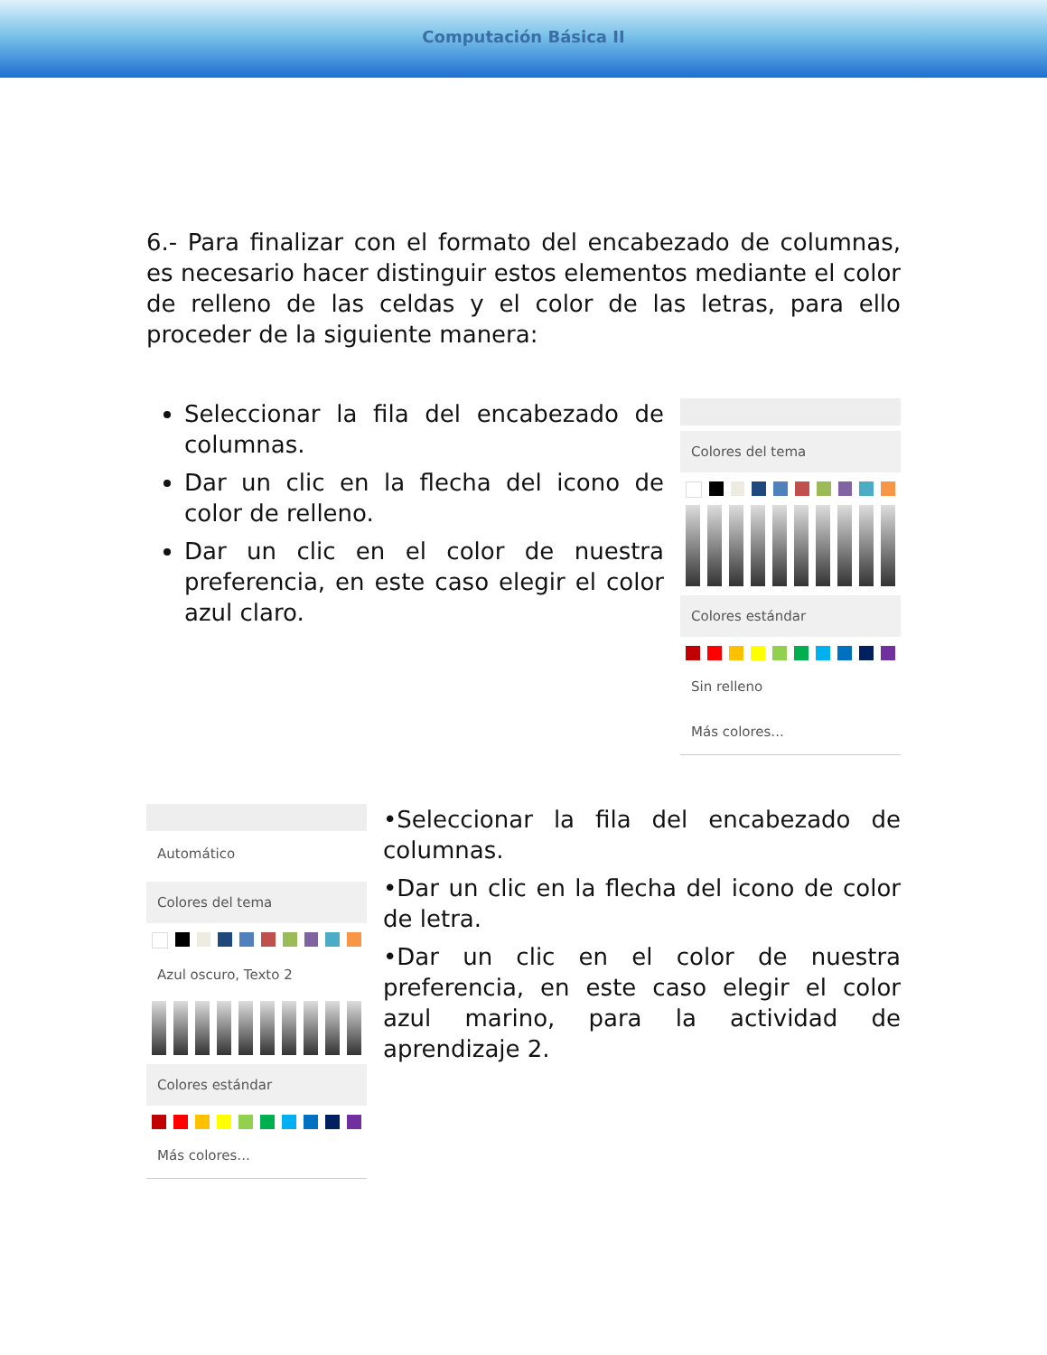Computación Básica II
6.- Para finalizar con el formato del encabezado de columnas, es necesario hacer distinguir estos elementos mediante el color de relleno de las celdas y el color de las letras, para ello proceder de la siguiente manera:
Seleccionar la fila del encabezado de columnas.
Dar un clic en la flecha del icono de color de relleno.
Dar un clic en el color de nuestra preferencia, en este caso elegir el color azul claro.
Colores del tema
Colores estándar
Sin relleno
Más colores...
Automático
Colores del tema
Azul oscuro, Texto 2
Colores estándar
Más colores...
•Seleccionar la fila del encabezado de columnas.
•Dar un clic en la flecha del icono de color de letra.
•Dar un clic en el color de nuestra preferencia, en este caso elegir el color azul marino, para la actividad de aprendizaje 2.